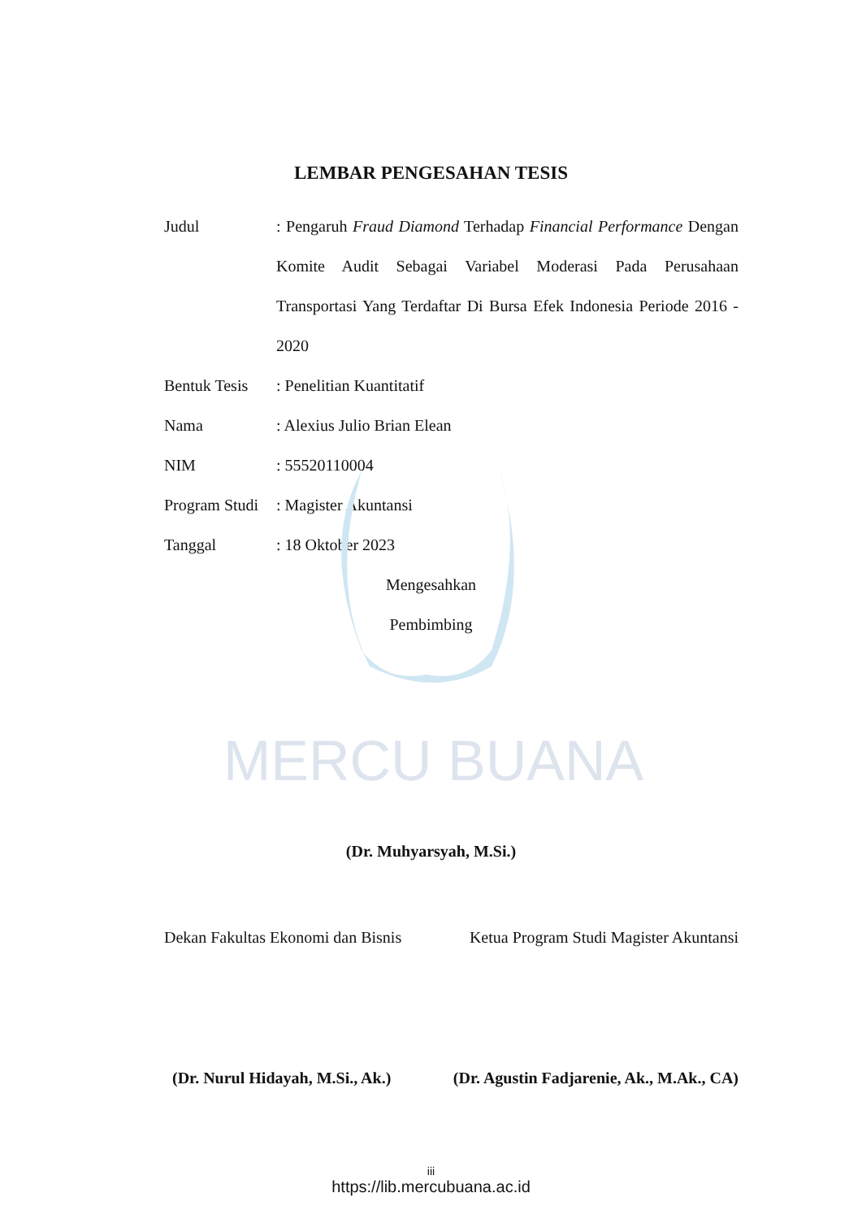MERCU BUANA
LEMBAR PENGESAHAN TESIS
Judul : Pengaruh Fraud Diamond Terhadap Financial Performance Dengan Komite Audit Sebagai Variabel Moderasi Pada Perusahaan Transportasi Yang Terdaftar Di Bursa Efek Indonesia Periode 2016 - 2020
Bentuk Tesis
: Penelitian Kuantitatif
Nama : Alexius Julio Brian Elean
NIM : 55520110004
Program Studi
: Magister Akuntansi
Tanggal : 18 Oktober 2023
Mengesahkan
Pembimbing
(Dr. Muhyarsyah, M.Si.)
Dekan Fakultas Ekonomi dan Bisnis Ketua Program Studi Magister Akuntansi
(Dr. Nurul Hidayah, M.Si., Ak.) (Dr. Agustin Fadjarenie, Ak., M.Ak., CA)
iii
https://lib.mercubuana.ac.id